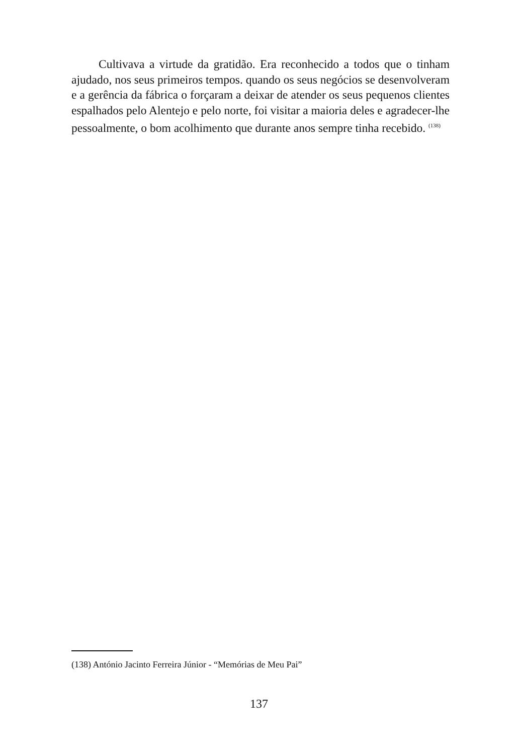Cultivava a virtude da gratidão. Era reconhecido a todos que o tinham ajudado, nos seus primeiros tempos. quando os seus negócios se desenvolveram e a gerência da fábrica o forçaram a deixar de atender os seus pequenos clientes espalhados pelo Alentejo e pelo norte, foi visitar a maioria deles e agradecer-lhe pessoalmente, o bom acolhimento que durante anos sempre tinha recebido. <sup>(138)</sup>
(138) António Jacinto Ferreira Júnior - “Memórias de Meu Pai”
137